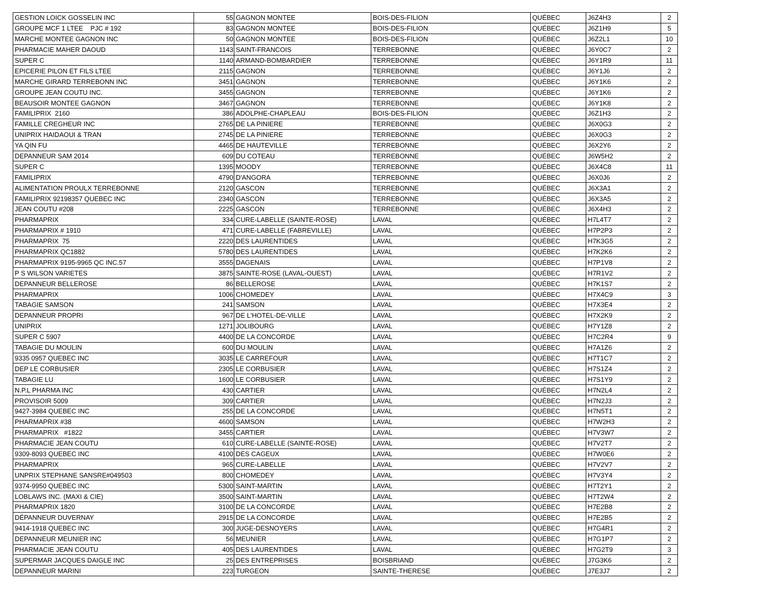| GESTION LOICK GOSSELIN INC | 55 | GAGNON MONTEE | BOIS-DES-FILION | QUÉBEC | J6Z4H3 | 2 |
| GROUPE MCF 1 LTEE PJC # 192 | 83 | GAGNON MONTEE | BOIS-DES-FILION | QUÉBEC | J6Z1H9 | 5 |
| MARCHE MONTEE GAGNON INC | 50 | GAGNON MONTEE | BOIS-DES-FILION | QUÉBEC | J6Z2L1 | 10 |
| PHARMACIE MAHER DAOUD | 1143 | SAINT-FRANCOIS | TERREBONNE | QUÉBEC | J6Y0C7 | 2 |
| SUPER C | 1140 | ARMAND-BOMBARDIER | TERREBONNE | QUÉBEC | J6Y1R9 | 11 |
| EPICERIE PILON ET FILS LTEE | 2115 | GAGNON | TERREBONNE | QUÉBEC | J6Y1J6 | 2 |
| MARCHE GIRARD TERREBONN INC | 3451 | GAGNON | TERREBONNE | QUÉBEC | J6Y1K6 | 2 |
| GROUPE JEAN COUTU INC. | 3455 | GAGNON | TERREBONNE | QUÉBEC | J6Y1K6 | 2 |
| BEAUSOIR MONTEE GAGNON | 3467 | GAGNON | TERREBONNE | QUÉBEC | J6Y1K8 | 2 |
| FAMILIPRIX 2160 | 386 | ADOLPHE-CHAPLEAU | BOIS-DES-FILION | QUÉBEC | J6Z1H3 | 2 |
| FAMILLE CREGHEUR INC | 2765 | DE LA PINIERE | TERREBONNE | QUÉBEC | J6X0G3 | 2 |
| UNIPRIX HAIDAOUI & TRAN | 2745 | DE LA PINIERE | TERREBONNE | QUÉBEC | J6X0G3 | 2 |
| YA QIN FU | 4465 | DE HAUTEVILLE | TERREBONNE | QUÉBEC | J6X2Y6 | 2 |
| DEPANNEUR SAM 2014 | 609 | DU COTEAU | TERREBONNE | QUÉBEC | J6W5H2 | 2 |
| SUPER C | 1395 | MOODY | TERREBONNE | QUÉBEC | J6X4C8 | 11 |
| FAMILIPRIX | 4790 | D'ANGORA | TERREBONNE | QUÉBEC | J6X0J6 | 2 |
| ALIMENTATION PROULX TERREBONNE | 2120 | GASCON | TERREBONNE | QUÉBEC | J6X3A1 | 2 |
| FAMILIPRIX 92198357 QUEBEC INC | 2340 | GASCON | TERREBONNE | QUÉBEC | J6X3A5 | 2 |
| JEAN COUTU #208 | 2225 | GASCON | TERREBONNE | QUÉBEC | J6X4H3 | 2 |
| PHARMAPRIX | 334 | CURE-LABELLE (SAINTE-ROSE) | LAVAL | QUÉBEC | H7L4T7 | 2 |
| PHARMAPRIX # 1910 | 471 | CURE-LABELLE (FABREVILLE) | LAVAL | QUÉBEC | H7P2P3 | 2 |
| PHARMAPRIX 75 | 2220 | DES LAURENTIDES | LAVAL | QUÉBEC | H7K3G5 | 2 |
| PHARMAPRIX QC1882 | 5780 | DES LAURENTIDES | LAVAL | QUÉBEC | H7K2K6 | 2 |
| PHARMAPRIX 9195-9965 QC INC.57 | 3555 | DAGENAIS | LAVAL | QUÉBEC | H7P1V8 | 2 |
| P S WILSON VARIETES | 3875 | SAINTE-ROSE (LAVAL-OUEST) | LAVAL | QUÉBEC | H7R1V2 | 2 |
| DEPANNEUR BELLEROSE | 86 | BELLEROSE | LAVAL | QUÉBEC | H7K1S7 | 2 |
| PHARMAPRIX | 1006 | CHOMEDEY | LAVAL | QUÉBEC | H7X4C9 | 3 |
| TABAGIE SAMSON | 241 | SAMSON | LAVAL | QUÉBEC | H7X3E4 | 2 |
| DEPANNEUR PROPRI | 967 | DE L'HOTEL-DE-VILLE | LAVAL | QUÉBEC | H7X2K9 | 2 |
| UNIPRIX | 1271 | JOLIBOURG | LAVAL | QUÉBEC | H7Y1Z8 | 2 |
| SUPER C 5907 | 4400 | DE LA CONCORDE | LAVAL | QUÉBEC | H7C2R4 | 9 |
| TABAGIE DU MOULIN | 600 | DU MOULIN | LAVAL | QUÉBEC | H7A1Z6 | 2 |
| 9335 0957 QUEBEC INC | 3035 | LE CARREFOUR | LAVAL | QUÉBEC | H7T1C7 | 2 |
| DEP LE CORBUSIER | 2305 | LE CORBUSIER | LAVAL | QUÉBEC | H7S1Z4 | 2 |
| TABAGIE LU | 1600 | LE CORBUSIER | LAVAL | QUÉBEC | H7S1Y9 | 2 |
| N.P.L PHARMA INC | 430 | CARTIER | LAVAL | QUÉBEC | H7N2L4 | 2 |
| PROVISOIR 5009 | 309 | CARTIER | LAVAL | QUÉBEC | H7N2J3 | 2 |
| 9427-3984 QUEBEC INC | 255 | DE LA CONCORDE | LAVAL | QUÉBEC | H7N5T1 | 2 |
| PHARMAPRIX #38 | 4600 | SAMSON | LAVAL | QUÉBEC | H7W2H3 | 2 |
| PHARMAPRIX #1822 | 3455 | CARTIER | LAVAL | QUÉBEC | H7V3W7 | 2 |
| PHARMACIE JEAN COUTU | 610 | CURE-LABELLE (SAINTE-ROSE) | LAVAL | QUÉBEC | H7V2T7 | 2 |
| 9309-8093 QUEBEC INC | 4100 | DES CAGEUX | LAVAL | QUÉBEC | H7W0E6 | 2 |
| PHARMAPRIX | 965 | CURE-LABELLE | LAVAL | QUÉBEC | H7V2V7 | 2 |
| UNPRIX STEPHANE SANSRE#049503 | 800 | CHOMEDEY | LAVAL | QUÉBEC | H7V3Y4 | 2 |
| 9374-9950 QUEBEC INC | 5300 | SAINT-MARTIN | LAVAL | QUÉBEC | H7T2Y1 | 2 |
| LOBLAWS INC. (MAXI & CIE) | 3500 | SAINT-MARTIN | LAVAL | QUÉBEC | H7T2W4 | 2 |
| PHARMAPRIX 1820 | 3100 | DE LA CONCORDE | LAVAL | QUÉBEC | H7E2B8 | 2 |
| DÉPANNEUR DUVERNAY | 2915 | DE LA CONCORDE | LAVAL | QUÉBEC | H7E2B5 | 2 |
| 9414-1918 QUEBEC INC | 300 | JUGE-DESNOYERS | LAVAL | QUÉBEC | H7G4R1 | 2 |
| DEPANNEUR MEUNIER INC | 56 | MEUNIER | LAVAL | QUÉBEC | H7G1P7 | 2 |
| PHARMACIE JEAN COUTU | 405 | DES LAURENTIDES | LAVAL | QUÉBEC | H7G2T9 | 3 |
| SUPERMAR JACQUES DAIGLE INC | 25 | DES ENTREPRISES | BOISBRIAND | QUÉBEC | J7G3K6 | 2 |
| DEPANNEUR MARINI | 223 | TURGEON | SAINTE-THERESE | QUÉBEC | J7E3J7 | 2 |